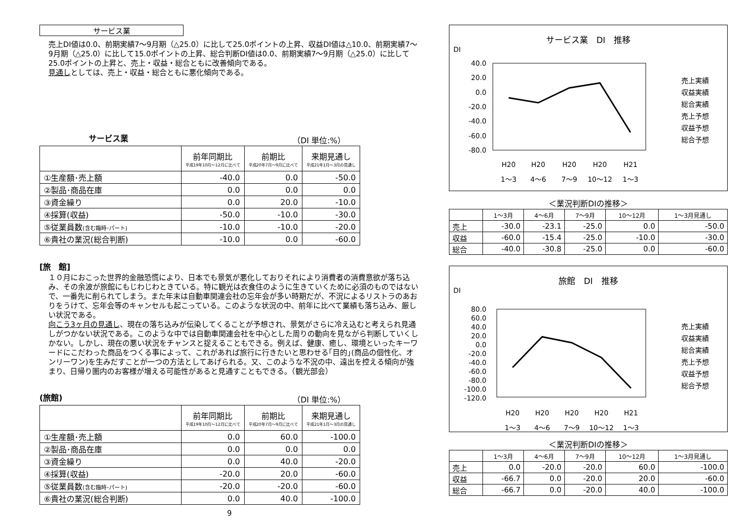サービス業
売上DI値は0.0、前期実績7～9月期（△25.0）に比して25.0ポイントの上昇、収益DI値は△10.0、前期実績7～9月期（△25.0）に比して15.0ポイントの上昇、総合判断DI値は0.0、前期実績7～9月期（△25.0）に比して25.0ポイントの上昇と、売上・収益・総合ともに改善傾向である。
見通しとしては、売上・収益・総合ともに悪化傾向である。
サービス業 （DI 単位:%）
| | 前年同期比 平成19年10月～12月に比べて | 前期比 平成20年7月～9月に比べて | 来期見通し 平成21年1月～3月の見通し |
| --- | --- | --- | --- |
| ①生産額･売上額 | -40.0 | 0.0 | -50.0 |
| ②製品･商品在庫 | 0.0 | 0.0 | 0.0 |
| ③資金繰り | 0.0 | 20.0 | -10.0 |
| ④採算(収益) | -50.0 | -10.0 | -30.0 |
| ⑤従業員数 (含む臨時･パート) | -10.0 | -10.0 | -20.0 |
| ⑥貴社の業況(総合判断) | -10.0 | 0.0 | -60.0 |
[旅　館]
１０月におこった世界的金融恐慌により、日本でも景気が悪化しておりそれにより消費者の消費意欲が落ち込み、その余波が旅館にもじわじわときている。特に観光は衣食住のように生きていくために必須のものではないで、一番先に削られてしまう。また年末は自動車関連会社の忘年会が多い時期だが、不況によるリストラのあおりをうけて、忘年会等のキャンセルも起こっている。このような状況の中、前年に比べて業績も落ち込み、厳しい状況である。
向こう3ヶ月の見通し、現在の落ち込みが伝染してくることが予想され、景気がさらに冷え込むと考えられ見通しがつかない状況である。このような中では自動車関連会社を中心とした周りの動向を見ながら判断していくしかない。しかし、現在の悪い状況をチャンスと捉えることもできる。例えば、健康、癒し、環境といったキーワードにこだわった商品をつくる事によって、これがあれば旅行に行きたいと思わせる｢目的｣(商品の個性化、オンリーワン)を生みだすことが一つの方法としてあげられる。又、このような不況の中、遠出を控える傾向が強まり、日帰り圏内のお客様が増える可能性があると見通すこともできる。（観光部会）
(旅館) （DI 単位:%）
| | 前年同期比 平成19年10月～12月に比べて | 前期比 平成20年7月～9月に比べて | 来期見通し 平成21年1月～3月の見通し |
| --- | --- | --- | --- |
| ①生産額･売上額 | 0.0 | 60.0 | -100.0 |
| ②製品･商品在庫 | 0.0 | 0.0 | 0.0 |
| ③資金繰り | 0.0 | 40.0 | -20.0 |
| ④採算(収益) | -20.0 | 20.0 | -60.0 |
| ⑤従業員数 (含む臨時･パート) | -20.0 | -20.0 | -60.0 |
| ⑥貴社の業況(総合判断) | 0.0 | 40.0 | -100.0 |
9
サービス業　DI　推移
DI
40.0
20.0
0.0
-20.0
-40.0
-60.0
-80.0
H20
H20
H20
H20
H21
1～3
4～6
7～9
10～12
1～3
売上実績
収益実績
総合実績
売上予想
収益予想
総合予想
＜業況判断DIの推移＞
| | 1～3月 | 4～6月 | 7～9月 | 10～12月 | 1～3月見通し |
| --- | --- | --- | --- | --- | --- |
| 売上 | -30.0 | -23.1 | -25.0 | 0.0 | -50.0 |
| 収益 | -60.0 | -15.4 | -25.0 | -10.0 | -30.0 |
| 総合 | -40.0 | -30.8 | -25.0 | 0.0 | -60.0 |
旅館　DI　推移
DI
80.0
60.0
40.0
20.0
0.0
-20.0
-40.0
-60.0
-80.0
-100.0
-120.0
H20
H20
H20
H20
H21
1～3
4～6
7～9
10～12
1～3
売上実績
収益実績
総合実績
売上予想
収益予想
総合予想
＜業況判断DIの推移＞
| | 1～3月 | 4～6月 | 7～9月 | 10～12月 | 1～3月見通し |
| --- | --- | --- | --- | --- | --- |
| 売上 | 0.0 | -20.0 | -20.0 | 60.0 | -100.0 |
| 収益 | -66.7 | 0.0 | -20.0 | 20.0 | -60.0 |
| 総合 | -66.7 | 0.0 | -20.0 | 40.0 | -100.0 |